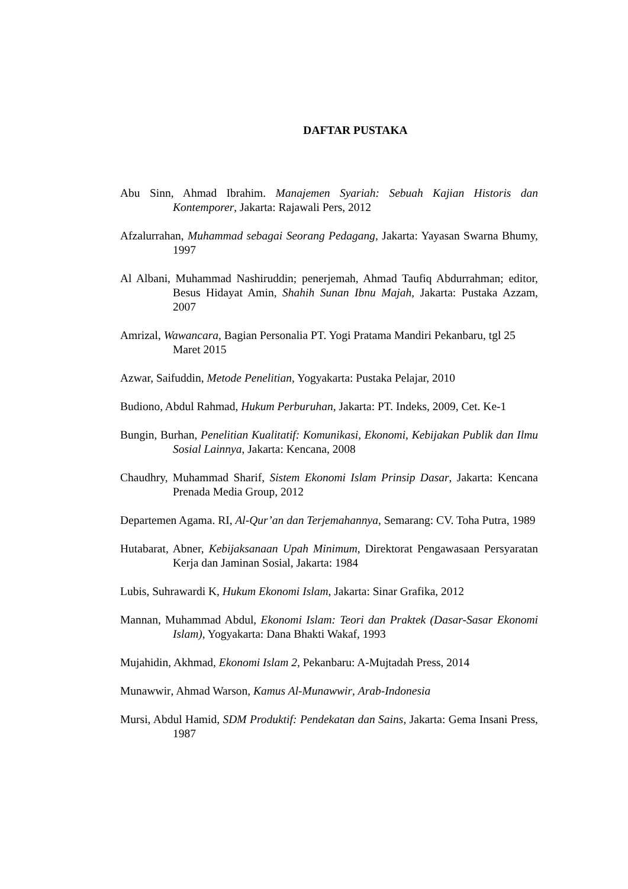DAFTAR PUSTAKA
Abu Sinn, Ahmad Ibrahim. Manajemen Syariah: Sebuah Kajian Historis dan Kontemporer, Jakarta: Rajawali Pers, 2012
Afzalurrahan, Muhammad sebagai Seorang Pedagang, Jakarta: Yayasan Swarna Bhumy, 1997
Al Albani, Muhammad Nashiruddin; penerjemah, Ahmad Taufiq Abdurrahman; editor, Besus Hidayat Amin, Shahih Sunan Ibnu Majah, Jakarta: Pustaka Azzam, 2007
Amrizal, Wawancara, Bagian Personalia PT. Yogi Pratama Mandiri Pekanbaru, tgl 25 Maret 2015
Azwar, Saifuddin, Metode Penelitian, Yogyakarta: Pustaka Pelajar, 2010
Budiono, Abdul Rahmad, Hukum Perburuhan, Jakarta: PT. Indeks, 2009, Cet. Ke-1
Bungin, Burhan, Penelitian Kualitatif: Komunikasi, Ekonomi, Kebijakan Publik dan Ilmu Sosial Lainnya, Jakarta: Kencana, 2008
Chaudhry, Muhammad Sharif, Sistem Ekonomi Islam Prinsip Dasar, Jakarta: Kencana Prenada Media Group, 2012
Departemen Agama. RI, Al-Qur’an dan Terjemahannya, Semarang: CV. Toha Putra, 1989
Hutabarat, Abner, Kebijaksanaan Upah Minimum, Direktorat Pengawasaan Persyaratan Kerja dan Jaminan Sosial, Jakarta: 1984
Lubis, Suhrawardi K, Hukum Ekonomi Islam, Jakarta: Sinar Grafika, 2012
Mannan, Muhammad Abdul, Ekonomi Islam: Teori dan Praktek (Dasar-Sasar Ekonomi Islam), Yogyakarta: Dana Bhakti Wakaf, 1993
Mujahidin, Akhmad, Ekonomi Islam 2, Pekanbaru: A-Mujtadah Press, 2014
Munawwir, Ahmad Warson, Kamus Al-Munawwir, Arab-Indonesia
Mursi, Abdul Hamid, SDM Produktif: Pendekatan dan Sains, Jakarta: Gema Insani Press, 1987